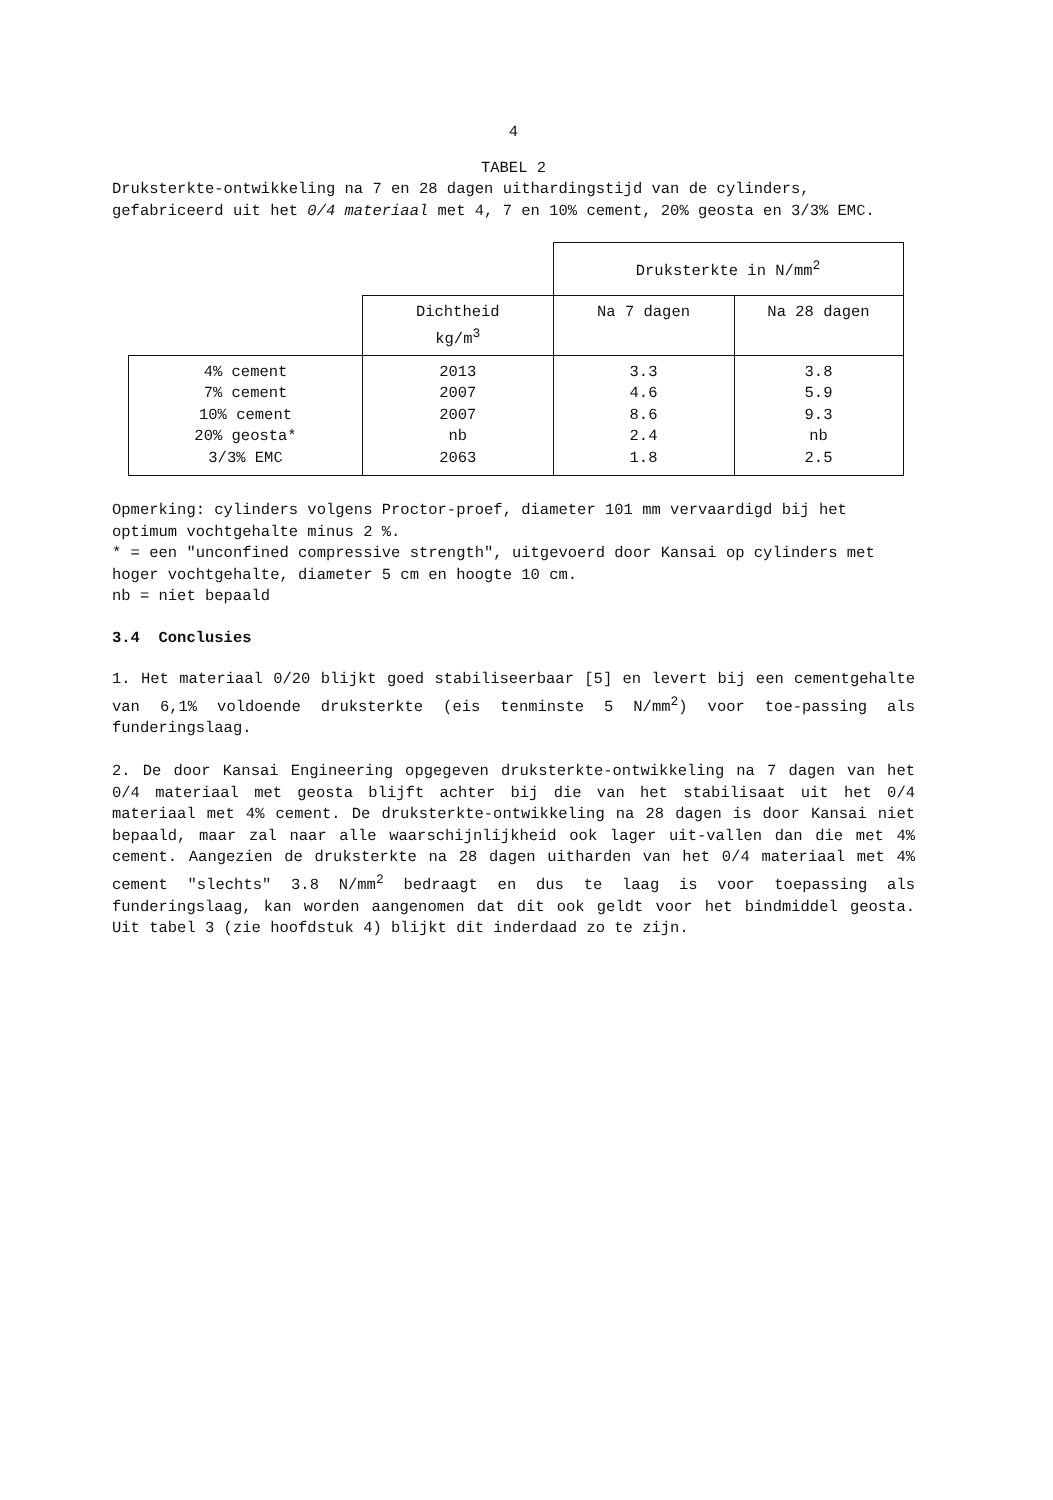4
TABEL 2
Druksterkte-ontwikkeling na 7 en 28 dagen uithardingstijd van de cylinders, gefabriceerd uit het 0/4 materiaal met 4, 7 en 10% cement, 20% geosta en 3/3% EMC.
| | | Druksterkte in N/mm<sup>2</sup> | |
| | Dichtheid kg/m<sup>3</sup> | Na 7 dagen | Na 28 dagen |
| 4% cement 7% cement 10% cement 20% geosta* 3/3% EMC | 2013 2007 2007 nb 2063 | 3.3 4.6 8.6 2.4 1.8 | 3.8 5.9 9.3 nb 2.5 |
Opmerking: cylinders volgens Proctor-proef, diameter 101 mm vervaardigd bij het optimum vochtgehalte minus 2 %.
* = een "unconfined compressive strength", uitgevoerd door Kansai op cylinders met hoger vochtgehalte, diameter 5 cm en hoogte 10 cm.
nb = niet bepaald
3.4 Conclusies
1. Het materiaal 0/20 blijkt goed stabiliseerbaar [5] en levert bij een cementgehalte van 6,1% voldoende druksterkte (eis tenminste 5 N/mm<sup>2</sup>) voor toe-passing als funderingslaag.
2. De door Kansai Engineering opgegeven druksterkte-ontwikkeling na 7 dagen van het 0/4 materiaal met geosta blijft achter bij die van het stabilisaat uit het 0/4 materiaal met 4% cement. De druksterkte-ontwikkeling na 28 dagen is door Kansai niet bepaald, maar zal naar alle waarschijnlijkheid ook lager uit-vallen dan die met 4% cement. Aangezien de druksterkte na 28 dagen uitharden van het 0/4 materiaal met 4% cement "slechts" 3.8 N/mm<sup>2</sup> bedraagt en dus te laag is voor toepassing als funderingslaag, kan worden aangenomen dat dit ook geldt voor het bindmiddel geosta. Uit tabel 3 (zie hoofdstuk 4) blijkt dit inderdaad zo te zijn.